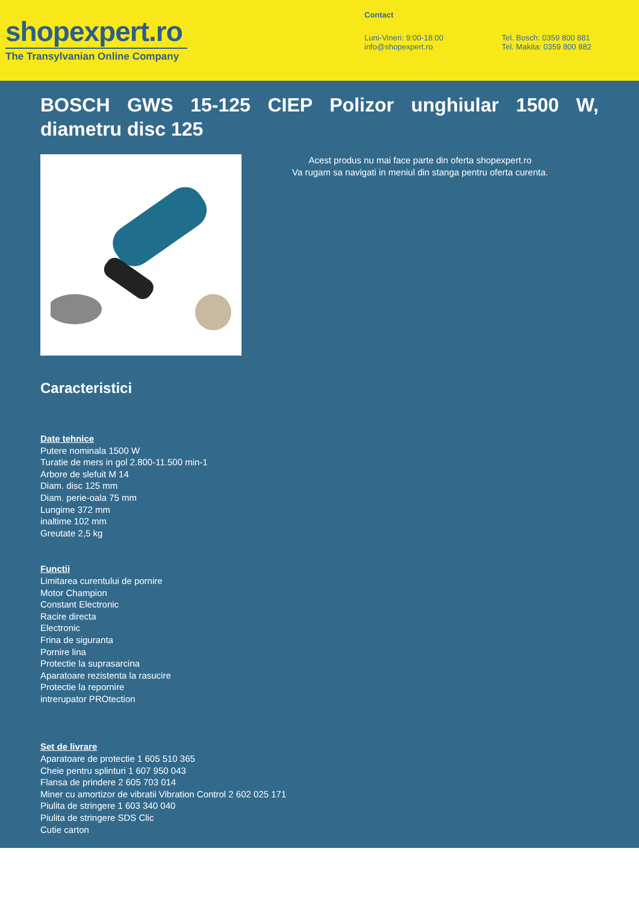shopexpert.ro
The Transylvanian Online Company
Contact
Luni-Vineri: 9:00-18:00
info@shopexpert.ro
Tel. Bosch: 0359 800 881
Tel. Makita: 0359 800 882
BOSCH GWS 15-125 CIEP Polizor unghiular 1500 W, diametru disc 125
Acest produs nu mai face parte din oferta shopexpert.ro
Va rugam sa navigati in meniul din stanga pentru oferta curenta.
Caracteristici
Date tehnice
Putere nominala 1500 W
Turatie de mers in gol 2.800-11.500 min-1
Arbore de slefuit M 14
Diam. disc 125 mm
Diam. perie-oala 75 mm
Lungime 372 mm
inaltime 102 mm
Greutate 2,5 kg
Functii
Limitarea curentului de pornire
Motor Champion
Constant Electronic
Racire directa
Electronic
Frina de siguranta
Pornire lina
Protectie la suprasarcina
Aparatoare rezistenta la rasucire
Protectie la repornire
intrerupator PROtection
Set de livrare
Aparatoare de protectie 1 605 510 365
Cheie pentru splinturi 1 607 950 043
Flansa de prindere 2 605 703 014
Miner cu amortizor de vibratii Vibration Control 2 602 025 171
Piulita de stringere 1 603 340 040
Piulita de stringere SDS Clic
Cutie carton